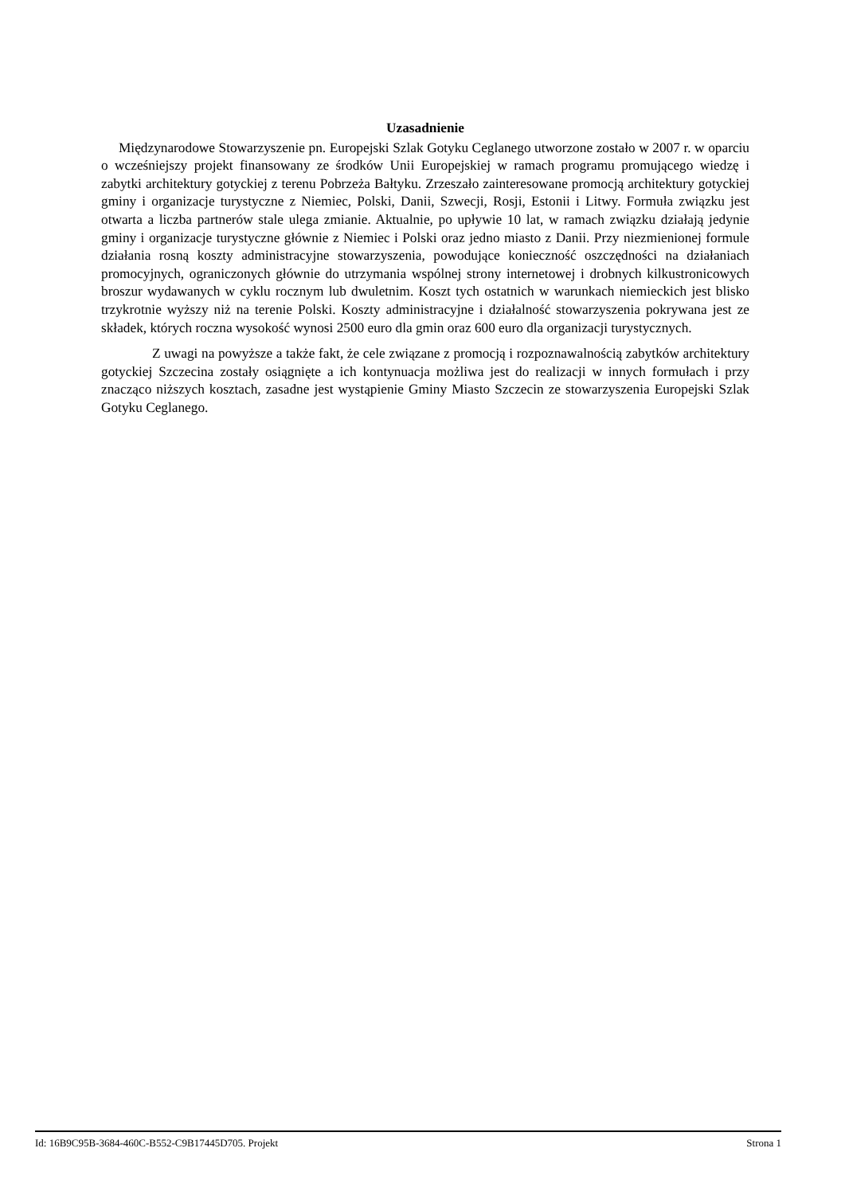Uzasadnienie
Międzynarodowe Stowarzyszenie pn. Europejski Szlak Gotyku Ceglanego utworzone zostało w 2007 r. w oparciu o wcześniejszy projekt finansowany ze środków Unii Europejskiej w ramach programu promującego wiedzę i zabytki architektury gotyckiej z terenu Pobrzeża Bałtyku. Zrzeszało zainteresowane promocją architektury gotyckiej gminy i organizacje turystyczne z Niemiec, Polski, Danii, Szwecji, Rosji, Estonii i Litwy. Formuła związku jest otwarta a liczba partnerów stale ulega zmianie. Aktualnie, po upływie 10 lat, w ramach związku działają jedynie gminy i organizacje turystyczne głównie z Niemiec i Polski oraz jedno miasto z Danii. Przy niezmienionej formule działania rosną koszty administracyjne stowarzyszenia, powodujące konieczność oszczędności na działaniach promocyjnych, ograniczonych głównie do utrzymania wspólnej strony internetowej i drobnych kilkustronicowych broszur wydawanych w cyklu rocznym lub dwuletnim. Koszt tych ostatnich w warunkach niemieckich jest blisko trzykrotnie wyższy niż na terenie Polski. Koszty administracyjne i działalność stowarzyszenia pokrywana jest ze składek, których roczna wysokość wynosi 2500 euro dla gmin oraz 600 euro dla organizacji turystycznych.
Z uwagi na powyższe a także fakt, że cele związane z promocją i rozpoznawalnością zabytków architektury gotyckiej Szczecina zostały osiągnięte a ich kontynuacja możliwa jest do realizacji w innych formułach i przy znacząco niższych kosztach, zasadne jest wystąpienie Gminy Miasto Szczecin ze stowarzyszenia Europejski Szlak Gotyku Ceglanego.
Id: 16B9C95B-3684-460C-B552-C9B17445D705. Projekt Strona 1